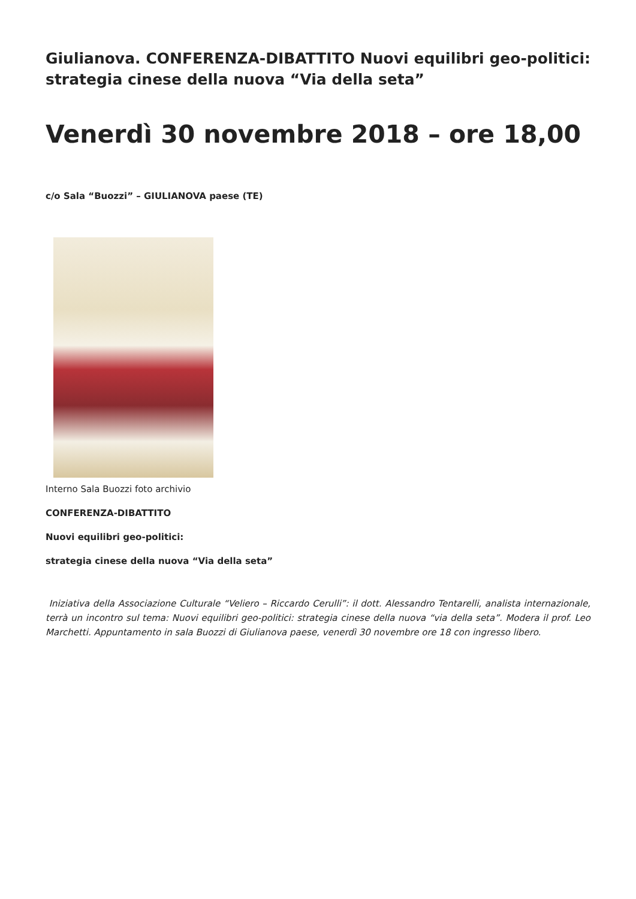Giulianova. CONFERENZA-DIBATTITO Nuovi equilibri geo-politici: strategia cinese della nuova “Via della seta”
Venerdì 30 novembre 2018 – ore 18,00
c/o Sala “Buozzi” – GIULIANOVA paese (TE)
Interno Sala Buozzi foto archivio
CONFERENZA-DIBATTITO
Nuovi equilibri geo-politici:
strategia cinese della nuova “Via della seta”
Iniziativa della Associazione Culturale “Veliero – Riccardo Cerulli”: il dott. Alessandro Tentarelli, analista internazionale, terrà un incontro sul tema: Nuovi equilibri geo-politici: strategia cinese della nuova “via della seta”. Modera il prof. Leo Marchetti. Appuntamento in sala Buozzi di Giulianova paese, venerdì 30 novembre ore 18 con ingresso libero.